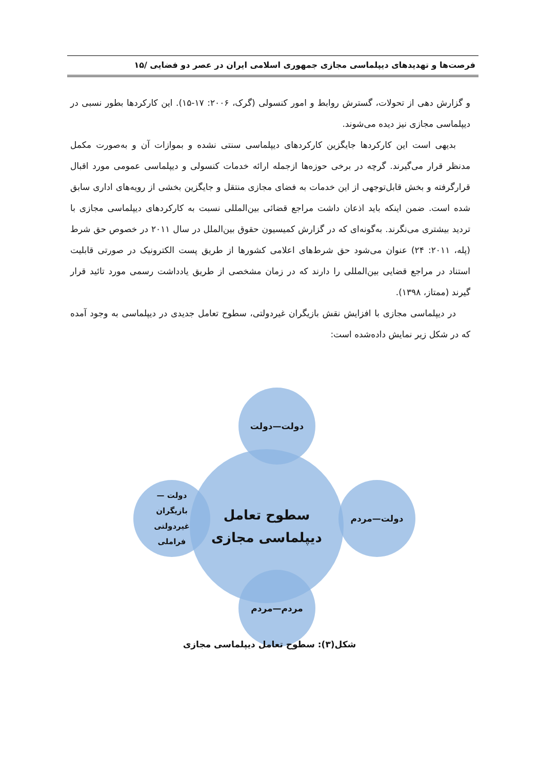فرصت‌ها و تهدیدهای دیپلماسی مجازی جمهوری اسلامی ایران در عصر دو فضایی /۱۵
و گزارش دهی از تحولات، گسترش روابط و امور کنسولی (گرک، ۲۰۰۶: ۱۷-۱۵). این کارکردها بطور نسبی در دیپلماسی مجازی نیز دیده می‌شوند.
بدیهی است این کارکردها جایگزین کارکردهای دیپلماسی سنتی نشده و بموازات آن و به‌صورت مکمل مدنظر قرار می‌گیرند. گرچه در برخی حوزه‌ها ازجمله ارائه خدمات کنسولی و دیپلماسی عمومی مورد اقبال قرارگرفته و بخش قابل‌توجهی از این خدمات به فضای مجازی منتقل و جایگزین بخشی از رویه‌های اداری سابق شده است. ضمن اینکه باید اذعان داشت مراجع قضائی بین‌المللی نسبت به کارکردهای دیپلماسی مجازی با تردید بیشتری می‌نگرند. به‌گونه‌ای که در گزارش کمیسیون حقوق بین‌الملل در سال ۲۰۱۱ در خصوص حق شرط (پله، ۲۰۱۱: ۲۴) عنوان می‌شود حق شرط‌های اعلامی کشورها از طریق پست الکترونیک در صورتی قابلیت استناد در مراجع قضایی بین‌المللی را دارند که در زمان مشخصی از طریق یادداشت رسمی مورد تائید قرار گیرند (ممتاز، ۱۳۹۸).
در دیپلماسی مجازی با افزایش نقش بازیگران غیردولتی، سطوح تعامل جدیدی در دیپلماسی به وجود آمده که در شکل زیر نمایش داده‌شده است:
سطوح تعامل
دیپلماسی مجازی
دولت—دولت
دولت—مردم
دولت —
بازیگران
غیردولتی
فراملی
مردم—مردم
شکل(۳): سطوح تعامل دیپلماسی مجازی